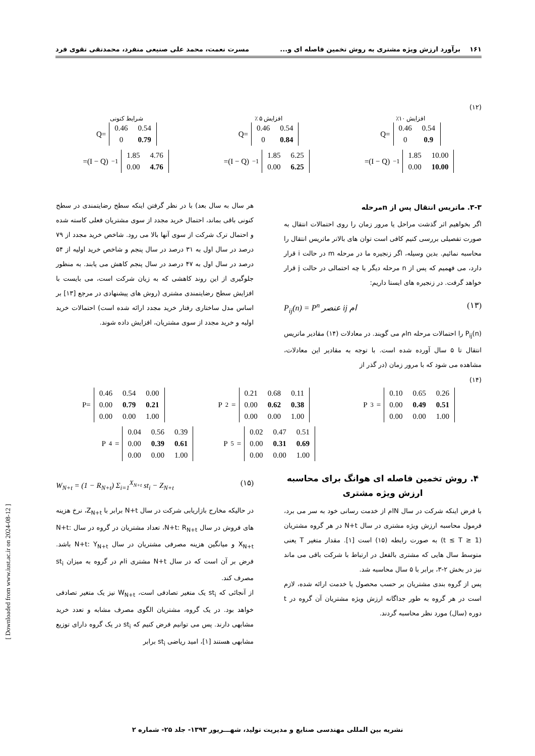۱۶۱ برآورد ارزش ویژه مشتری به روش تخمین فاصله ای و... مسرت نعمت، محمد علی صنیعی منفرد، محمدتقی تقوی فرد
(۱۲)
افزایش ۱۰٪
Q=
| 0.46 | 0.54 |
| 0 | 0.9 |
افزایش ۵ ٪
Q=
| 0.46 | 0.54 |
| 0 | 0.84 |
شرایط کنونی
Q=
| 0.46 | 0.54 |
| 0 | 0.79 |
=(I − Q)<sup>−1</sup>
| 1.85 | 10.00 |
| 0.00 | 10.00 |
=(I − Q)<sup>−1</sup>
| 1.85 | 6.25 |
| 0.00 | 6.25 |
=(I − Q)<sup>−1</sup>
| 1.85 | 4.76 |
| 0.00 | 4.76 |
۳-۳. ماتریس انتقال پس از nمرحله
اگر بخواهیم اثر گذشت مراحل یا مرور زمان را روی احتمالات انتقال به صورت تفصیلی بررسی کنیم کافی است توان های بالاتر ماتریس انتقال را محاسبه نمائیم. بدین وسیله، اگر زنجیره ما در مرحله m در حالت i قرار دارد، می فهمیم که پس از n مرحله دیگر با چه احتمالی در حالت j قرار خواهد گرفت. در زنجیره های ایستا داریم:
P<sub>ij</sub>(n) = P<sup>n</sup> عنصر ij ام (۱۳)
P<sub>ij</sub>(n) را احتمالات مرحله nام می گویند. در معادلات (۱۴) مقادیر ماتریس انتقال تا ۵ سال آورده شده است. با توجه به مقادیر این معادلات، مشاهده می شود که با مرور زمان (در گذر از
هر سال به سال بعد) با در نظر گرفتن اینکه سطح رضایتمندی در سطح کنونی باقی بماند، احتمال خرید مجدد از سوی مشتریان فعلی کاسته شده و احتمال ترک شرکت از سوی آنها بالا می رود. شاخص خرید مجدد از ۷۹ درصد در سال اول به ۳۱ درصد در سال پنجم و شاخص خرید اولیه از ۵۴ درصد در سال اول به ۴۷ درصد در سال پنجم کاهش می یابند. به منظور جلوگیری از این روند کاهشی که به زیان شرکت است، می بایست با افزایش سطح رضایتمندی مشتری (روش های پیشنهادی در مرجع [۱۳] بر اساس مدل ساختاری رفتار خرید مجدد ارائه شده است) احتمالات خرید اولیه و خرید مجدد از سوی مشتریان، افزایش داده شوند.
(۱۴)
P<sup>3</sup>=
| 0.10 | 0.65 | 0.26 |
| 0.00 | 0.49 | 0.51 |
| 0.00 | 0.00 | 1.00 |
P<sup>2</sup>=
| 0.21 | 0.68 | 0.11 |
| 0.00 | 0.62 | 0.38 |
| 0.00 | 0.00 | 1.00 |
P=
| 0.46 | 0.54 | 0.00 |
| 0.00 | 0.79 | 0.21 |
| 0.00 | 0.00 | 1.00 |
P<sup>4</sup>=
| 0.04 | 0.56 | 0.39 |
| 0.00 | 0.39 | 0.61 |
| 0.00 | 0.00 | 1.00 |
P<sup>5</sup>=
| 0.02 | 0.47 | 0.51 |
| 0.00 | 0.31 | 0.69 |
| 0.00 | 0.00 | 1.00 |
۴. روش تخمین فاصله ای هوانگ برای محاسبه ارزش ویژه مشتری
با فرض اینکه شرکت در سال Nام از خدمت رسانی خود به سر می برد، فرمول محاسبه ارزش ویژه مشتری در سال N+t در هر گروه مشتریان (1 ≤ t ≤ T) به صورت رابطه (۱۵) است [۱]. مقدار متغیر T یعنی متوسط سال هایی که مشتری بالفعل در ارتباط با شرکت باقی می ماند نیز در بخش ۲-۳، برابر با ۵ سال محاسبه شد.
پس از گروه بندی مشتریان بر حسب محصول یا خدمت ارائه شده، لازم است در هر گروه به طور جداگانه ارزش ویژه مشتریان آن گروه در t دوره (سال) مورد نظر محاسبه گردند.
W<sub>N+t</sub> = (1 − R<sub>N+t</sub>) Σ<sub>i=1</sub><sup>X<sub>N+t</sub></sup> st<sub>i</sub> − Z<sub>N+t</sub> (۱۵)
در حالیکه مخارج بازاریابی شرکت در سال N+t برابر با Z<sub>N+t</sub>، نرخ هزینه های فروش در سال N+t: R<sub>N+t</sub>، تعداد مشتریان در گروه در سال N+t: X<sub>N+t</sub> و میانگین هزینه مصرفی مشتریان در سال N+t: Y<sub>N+t</sub> باشد. فرض بر آن است که در سال N+t مشتری iام در گروه به میزان st<sub>i</sub> مصرف کند.
از آنجائی که st<sub>i</sub> یک متغیر تصادفی است، W<sub>N+t</sub> نیز یک متغیر تصادفی خواهد بود. در یک گروه، مشتریان الگوی مصرف مشابه و تعدد خرید مشابهی دارند. پس می توانیم فرض کنیم که st<sub>i</sub> در یک گروه دارای توزیع مشابهی هستند [۱]، امید ریاضی st<sub>i</sub> برابر
نشریه بین المللی مهندسی صنایع و مدیریت تولید، شهـــریور ۱۳۹۳- جلد ۲۵- شماره ۲
[ Downloaded from www.iust.ac.ir on 2024-08-12 ]